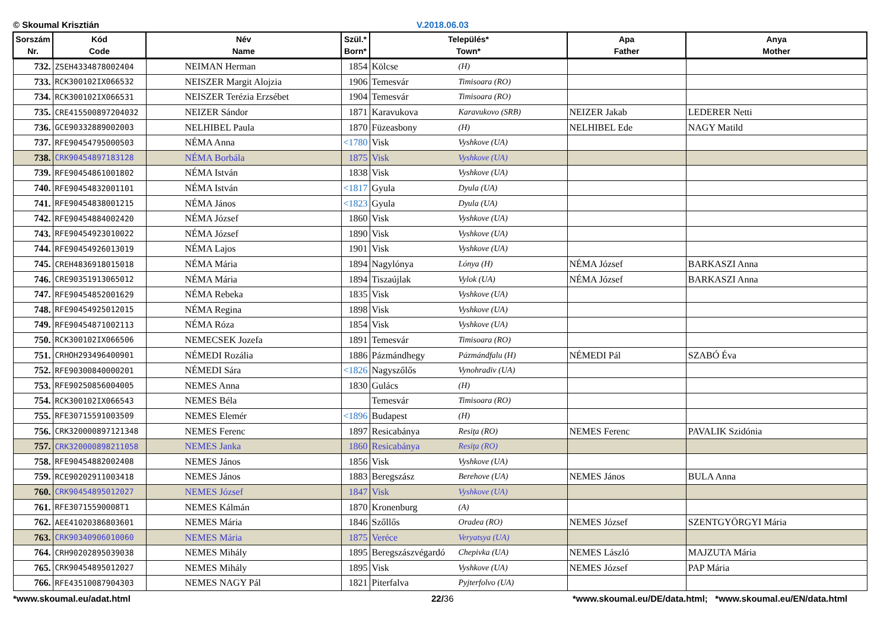© Skoumal Krisztián V.2018.06.03
| Sorszám Nr. | Kód Code | Név Name | Szül.* Born* | Település* Town* | | Apa Father | Anya Mother |
| --- | --- | --- | --- | --- | --- | --- | --- |
| 732. | ZSEH4334878002404 | NEIMAN Herman | 1854 | Kölcse | (H) | | |
| 733. | RCK300102IX066532 | NEISZER Margit Alojzia | 1906 | Temesvár | Timisoara (RO) | | |
| 734. | RCK300102IX066531 | NEISZER Terézia Erzsébet | 1904 | Temesvár | Timisoara (RO) | | |
| 735. | CRE415500897204032 | NEIZER Sándor | 1871 | Karavukova | Karavukovo (SRB) | NEIZER Jakab | LEDERER Netti |
| 736. | GCE90332889002003 | NELHIBEL Paula | 1870 | Füzeasbony | (H) | NELHIBEL Ede | NAGY Matild |
| 737. | RFE90454795000503 | NÉMA Anna | <1780 | Visk | Vyshkove (UA) | | |
| 738. | CRK90454897183128 | NÉMA Borbála | 1875 | Visk | Vyshkove (UA) | | |
| 739. | RFE90454861001802 | NÉMA István | 1838 | Visk | Vyshkove (UA) | | |
| 740. | RFE90454832001101 | NÉMA István | <1817 | Gyula | Dyula (UA) | | |
| 741. | RFE90454838001215 | NÉMA János | <1823 | Gyula | Dyula (UA) | | |
| 742. | RFE90454884002420 | NÉMA József | 1860 | Visk | Vyshkove (UA) | | |
| 743. | RFE90454923010022 | NÉMA József | 1890 | Visk | Vyshkove (UA) | | |
| 744. | RFE90454926013019 | NÉMA Lajos | 1901 | Visk | Vyshkove (UA) | | |
| 745. | CREH4836918015018 | NÉMA Mária | 1894 | Nagylónya | Lónya (H) | NÉMA József | BARKASZI Anna |
| 746. | CRE90351913065012 | NÉMA Mária | 1894 | Tiszaújlak | Vylok (UA) | NÉMA József | BARKASZI Anna |
| 747. | RFE90454852001629 | NÉMA Rebeka | 1835 | Visk | Vyshkove (UA) | | |
| 748. | RFE90454925012015 | NÉMA Regina | 1898 | Visk | Vyshkove (UA) | | |
| 749. | RFE90454871002113 | NÉMA Róza | 1854 | Visk | Vyshkove (UA) | | |
| 750. | RCK300102IX066506 | NEMECSEK Jozefa | 1891 | Temesvár | Timisoara (RO) | | |
| 751. | CRHOH293496400901 | NÉMEDI Rozália | 1886 | Pázmándhegy | Pázmándfalu (H) | NÉMEDI Pál | SZABÓ Éva |
| 752. | RFE90300840000201 | NÉMEDI Sára | <1826 | Nagyszőlős | Vynohradiv (UA) | | |
| 753. | RFE90250856004005 | NEMES Anna | 1830 | Gulács | (H) | | |
| 754. | RCK300102IX066543 | NEMES Béla | | Temesvár | Timisoara (RO) | | |
| 755. | RFE30715591003509 | NEMES Elemér | <1896 | Budapest | (H) | | |
| 756. | CRK320000897121348 | NEMES Ferenc | 1897 | Resicabánya | Resiţa (RO) | NEMES Ferenc | PAVALIK Szidónia |
| 757. | CRK320000898211058 | NEMES Janka | 1860 | Resicabánya | Resiţa (RO) | | |
| 758. | RFE90454882002408 | NEMES János | 1856 | Visk | Vyshkove (UA) | | |
| 759. | RCE90202911003418 | NEMES János | 1883 | Beregszász | Berehove (UA) | NEMES János | BULA Anna |
| 760. | CRK90454895012027 | NEMES József | 1847 | Visk | Vyshkove (UA) | | |
| 761. | RFE30715590008T1 | NEMES Kálmán | 1870 | Kronenburg | (A) | | |
| 762. | AEE41020386803601 | NEMES Mária | 1846 | Szőllős | Oradea (RO) | NEMES József | SZENTGYÖRGYI Mária |
| 763. | CRK90340906010060 | NEMES Mária | 1875 | Veréce | Veryatsya (UA) | | |
| 764. | CRH90202895039038 | NEMES Mihály | 1895 | Beregszászvégardó | Chepivka (UA) | NEMES László | MAJZUTA Mária |
| 765. | CRK90454895012027 | NEMES Mihály | 1895 | Visk | Vyshkove (UA) | NEMES József | PAP Mária |
| 766. | RFE43510087904303 | NEMES NAGY Pál | 1821 | Piterfalva | Pyjterfolvo (UA) | | |
*www.skoumal.eu/adat.html 22/36 *www.skoumal.eu/DE/data.html; *www.skoumal.eu/EN/data.html